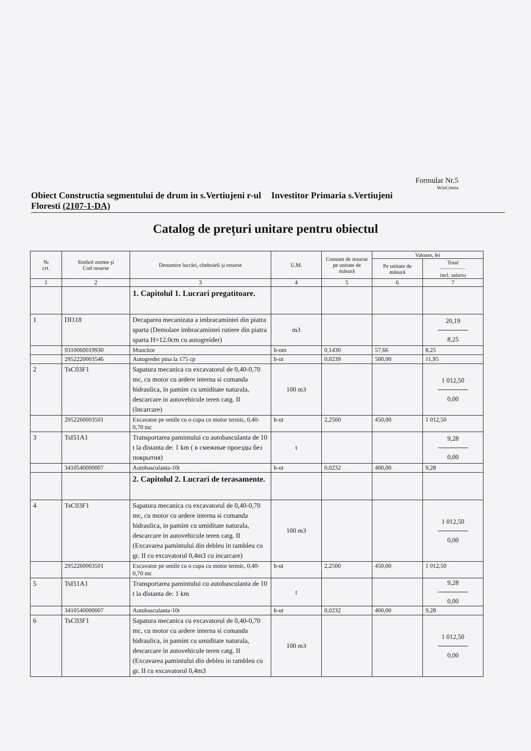Formular Nr.5
WinCmeta
Obiect Constructia segmentului de drum in s.Vertiujeni r-ul Floresti (2107-1-DA)
Investitor Primaria s.Vertiujeni
Catalog de prețuri unitare pentru obiectul
| № crt. | Simbol norme şi Cod resurse | Denumire lucrări, cheltuieli şi resurse | U.M. | Consum de resurse pe unitate de măsură | Valoare, lei | |
| --- | --- | --- | --- | --- | --- | --- |
| | | | | | Pe unitate de măsură | Total incl. salariu |
| 1 | 2 | 3 | 4 | 5 | 6 | 7 |
| | | 1. Capitolul 1. Lucrari pregatitoare. | | | | |
| 1 | DI118 | Decaparea mecanizata a imbracamintei din piatra sparta (Demolare imbracamintei rutiere din piatra sparta H=12.0cm cu autogreider) | m3 | | | 20,19 8,25 |
| | 9310060019930 | Muncitor | h-om | 0,1430 | 57,66 | 8,25 |
| | 2952220003546 | Autogreder pina la 175 cp | h-ut | 0,0239 | 500,00 | 11,95 |
| 2 | TsC03F1 | Sapatura mecanica cu excavatorul de 0,40-0,70 mc, cu motor cu ardere interna si comanda hidraulica, in pamint cu umiditate naturala, descarcare in autovehicule teren catg. II (Incarcare) | 100 m3 | | | 1 012,50 0,00 |
| | 2952260003501 | Excavator pe senile cu o cupa cu motor termic, 0,40-0,70 mc | h-ut | 2,2500 | 450,00 | 1 012,50 |
| 3 | TsI51A1 | Transportarea pamintului cu autobasculanta de 10 t la distanta de: 1 km ( в смежные проезды без покрытия) | t | | | 9,28 0,00 |
| | 3410540000007 | Autobasculanta-10t | h-ut | 0,0232 | 400,00 | 9,28 |
| | | 2. Capitolul 2. Lucrari de terasamente. | | | | |
| 4 | TsC03F1 | Sapatura mecanica cu excavatorul de 0,40-0,70 mc, cu motor cu ardere interna si comanda hidraulica, in pamint cu umiditate naturala, descarcare in autovehicule teren catg. II (Excavarea pamintului din debleu in rambleu cu gr. II cu excavatorul 0,4m3 cu incarcare) | 100 m3 | | | 1 012,50 0,00 |
| | 2952260003501 | Excavator pe senile cu o cupa cu motor termic, 0,40-0,70 mc | h-ut | 2,2500 | 450,00 | 1 012,50 |
| 5 | TsI51A1 | Transportarea pamintului cu autobasculanta de 10 t la distanta de: 1 km | t | | | 9,28 0,00 |
| | 3410540000007 | Autobasculanta-10t | h-ut | 0,0232 | 400,00 | 9,28 |
| 6 | TsC03F1 | Sapatura mecanica cu excavatorul de 0,40-0,70 mc, cu motor cu ardere interna si comanda hidraulica, in pamint cu umiditate naturala, descarcare in autovehicule teren catg. II (Excavarea pamintului din debleu in rambleu cu gr. II cu excavatorul 0,4m3 | 100 m3 | | | 1 012,50 0,00 |